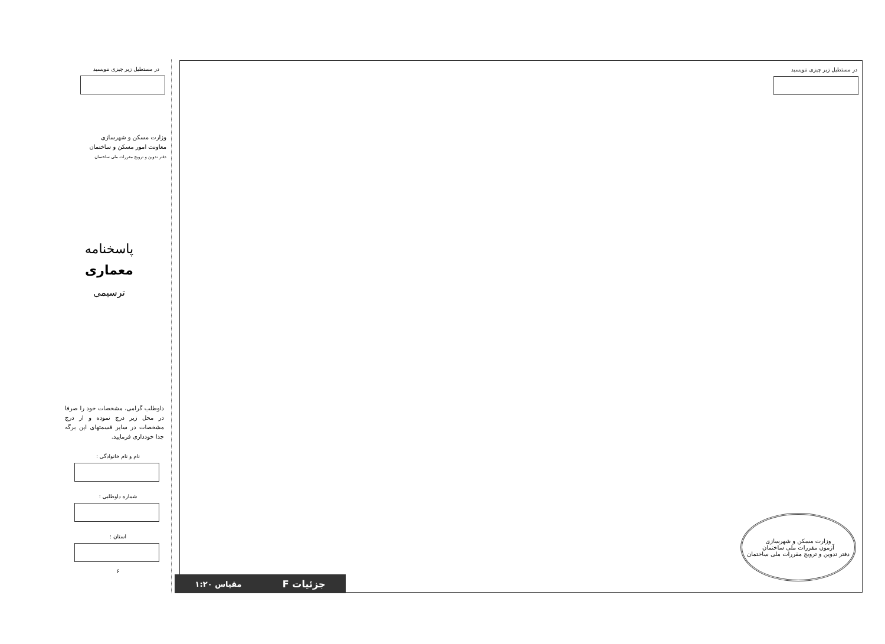در مستطیل زیر چیزی ننویسید
وزارت مسکن و شهرسازی
معاونت امور مسکن و ساختمان
دفتر تدوین و ترویج مقررات ملی ساختمان
پاسخنامه
معماری
ترسیمی
داوطلب گرامی، مشخصات خود را صرفا در محل زیر درج نموده و از درج مشخصات در سایر قسمتهای این برگه جدا خودداری فرمایید.
نام و نام خانوادگی :
شماره داوطلبی :
استان :
۶
در مستطیل زیر چیزی ننویسید
وزارت مسکن و شهرسازی
آزمون مقررات ملی ساختمان
دفتر تدوین و ترویج مقررات ملی ساختمان
جزئیات F مقیاس ۱:۲۰